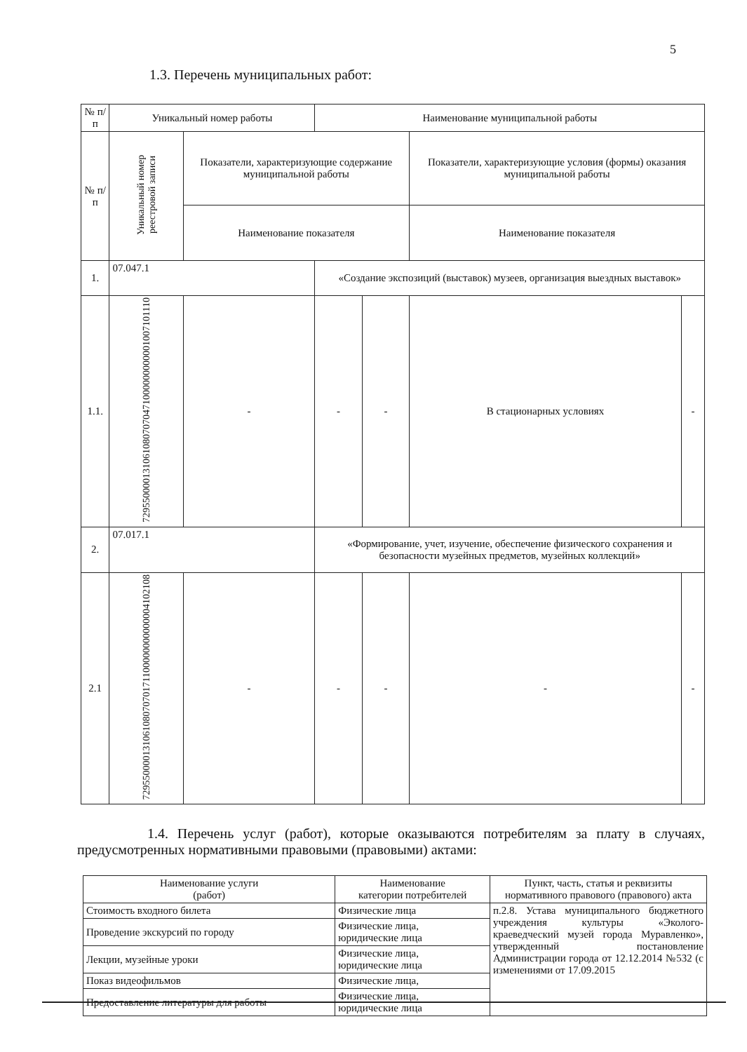5
1.3. Перечень муниципальных работ:
| № п/п | Уникальный номер работы | | Наименование муниципальной работы | | | |
| --- | --- | --- | --- | --- | --- | --- |
| № п/п | Уникальный номер реестровой записи | Показатели, характеризующие содержание муниципальной работы | | | Показатели, характеризующие условия (формы) оказания муниципальной работы | |
| | | Наименование показателя | | | Наименование показателя | |
| 1. | 07.047.1 | | «Создание экспозиций (выставок) музеев, организация выездных выставок» | | | |
| 1.1. | 7295500001310610807070471000000000001007101110 | - | - | - | В стационарных условиях | - |
| 2. | 07.017.1 | | «Формирование, учет, изучение, обеспечение физического сохранения и безопасности музейных предметов, музейных коллекций» | | | |
| 2.1 | 7295500001310610807070171100000000000004102108 | - | - | - | - | - |
1.4. Перечень услуг (работ), которые оказываются потребителям за плату в случаях, предусмотренных нормативными правовыми (правовыми) актами:
| Наименование услуги (работ) | Наименование категории потребителей | Пункт, часть, статья и реквизиты нормативного правового (правового) акта |
| --- | --- | --- |
| Стоимость входного билета | Физические лица | п.2.8. Устава муниципального бюджетного учреждения культуры «Эколого-краеведческий музей города Муравленко», утвержденный постановление Администрации города от 12.12.2014 №532 (с изменениями от 17.09.2015 |
| Проведение экскурсий по городу | Физические лица, юридические лица | |
| Лекции, музейные уроки | Физические лица, юридические лица | |
| Показ видеофильмов | Физические лица, | |
| Предоставление литературы для работы | Физические лица, юридические лица | |